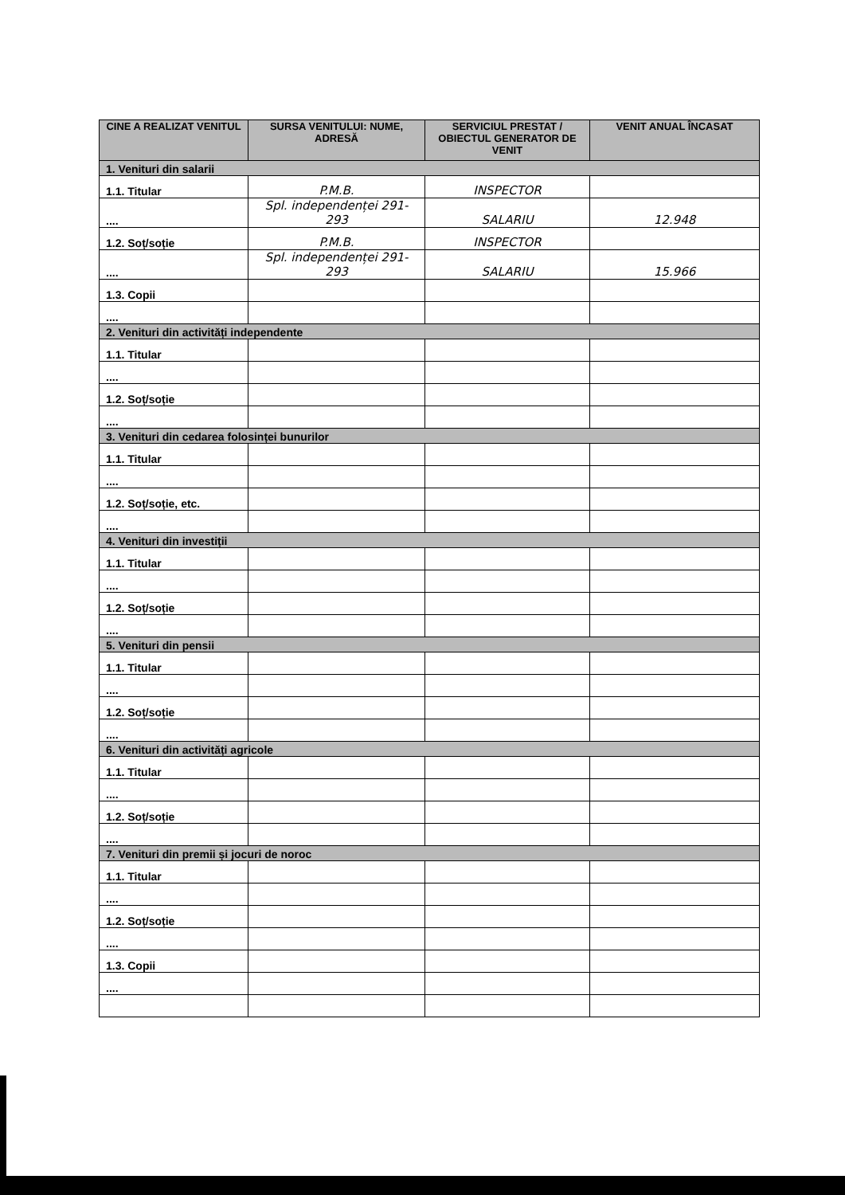| CINE A REALIZAT VENITUL | SURSA VENITULUI: NUME, ADRESĂ | SERVICIUL PRESTAT / OBIECTUL GENERATOR DE VENIT | VENIT ANUAL ÎNCASAT |
| --- | --- | --- | --- |
| 1. Venituri din salarii | | | |
| 1.1. Titular | P.M.B. | INSPECTOR | |
| .... | Spl. independenței 291-293 | SALARIU | 12.948 |
| 1.2. Soț/soție | P.M.B. | INSPECTOR | |
| .... | Spl. independenței 291-293 | SALARIU | 15.966 |
| 1.3. Copii | | | |
| .... | | | |
| 2. Venituri din activități independente | | | |
| 1.1. Titular | | | |
| .... | | | |
| 1.2. Soț/soție | | | |
| .... | | | |
| 3. Venituri din cedarea folosinței bunurilor | | | |
| 1.1. Titular | | | |
| .... | | | |
| 1.2. Soț/soție, etc. | | | |
| .... | | | |
| 4. Venituri din investiții | | | |
| 1.1. Titular | | | |
| .... | | | |
| 1.2. Soț/soție | | | |
| .... | | | |
| 5. Venituri din pensii | | | |
| 1.1. Titular | | | |
| .... | | | |
| 1.2. Soț/soție | | | |
| .... | | | |
| 6. Venituri din activități agricole | | | |
| 1.1. Titular | | | |
| .... | | | |
| 1.2. Soț/soție | | | |
| .... | | | |
| 7. Venituri din premii și jocuri de noroc | | | |
| 1.1. Titular | | | |
| .... | | | |
| 1.2. Soț/soție | | | |
| .... | | | |
| 1.3. Copii | | | |
| .... | | | |